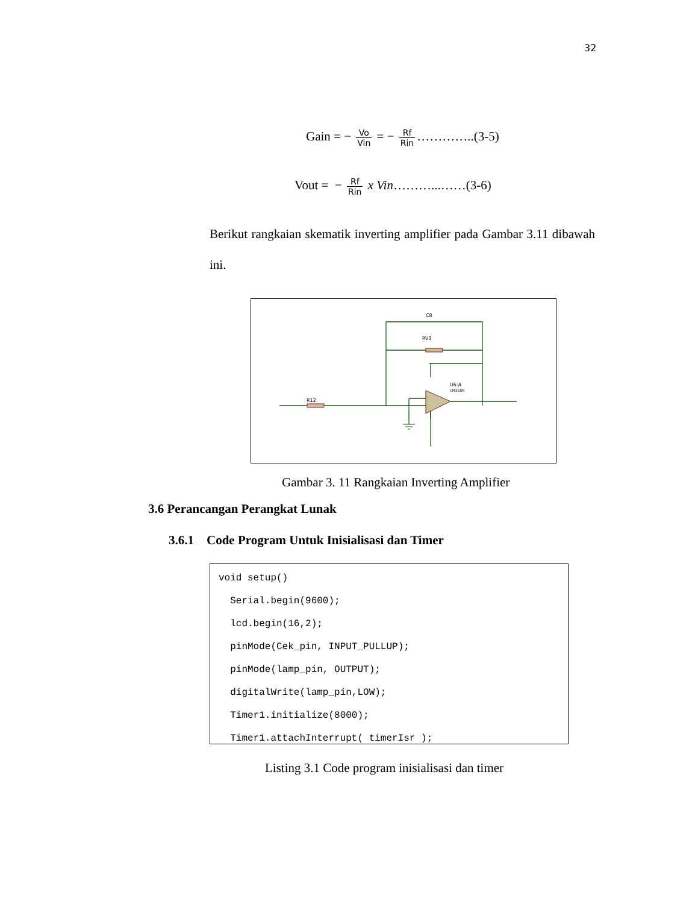32
Gain = − Vo Vin = − Rf Rin …………..(3-5)
Vout = − Rf Rin x Vin………...……(3-6)
Berikut rangkaian skematik inverting amplifier pada Gambar 3.11 dibawah ini.
R12
C8
RV3
U6:A
LM358N
Gambar 3. 11 Rangkaian Inverting Amplifier
3.6 Perancangan Perangkat Lunak
3.6.1 Code Program Untuk Inisialisasi dan Timer
void setup()
  Serial.begin(9600);
  lcd.begin(16,2);
  pinMode(Cek_pin, INPUT_PULLUP);
  pinMode(lamp_pin, OUTPUT);
  digitalWrite(lamp_pin,LOW);
  Timer1.initialize(8000);
  Timer1.attachInterrupt( timerIsr );
Listing 3.1 Code program inisialisasi dan timer